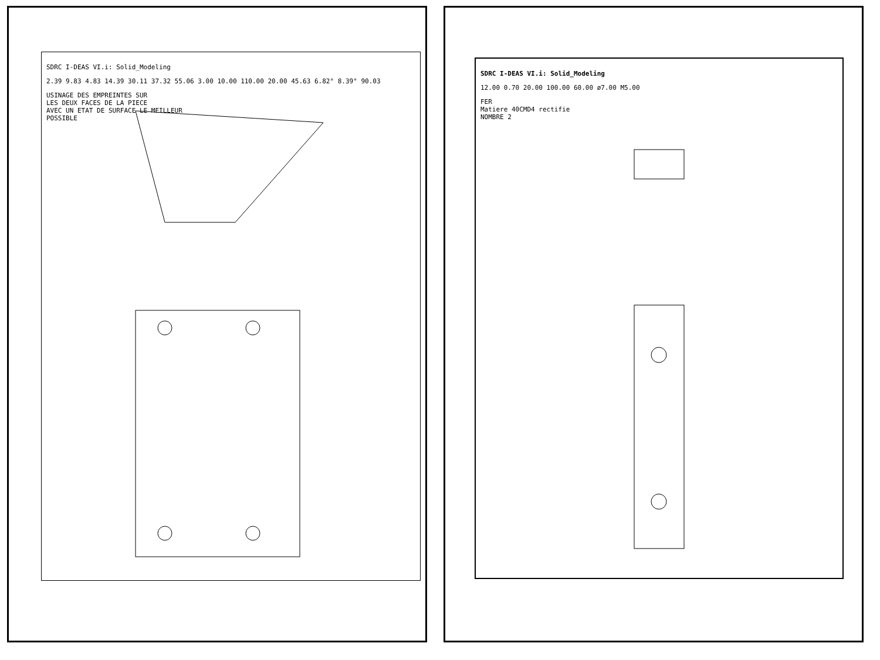SDRC I-DEAS VI.i: Solid_Modeling
2.39 9.83 4.83 14.39 30.11 37.32 55.06 3.00 10.00 110.00 20.00 45.63 6.82° 8.39° 90.03
USINAGE DES EMPREINTES SUR
LES DEUX FACES DE LA PIECE
AVEC UN ETAT DE SURFACE LE MEILLEUR
POSSIBLE
SDRC I-DEAS VI.i: Solid_Modeling
12.00 0.70 20.00 100.00 60.00 ø7.00 M5.00
FER
Matiere 40CMD4 rectifie
NOMBRE 2